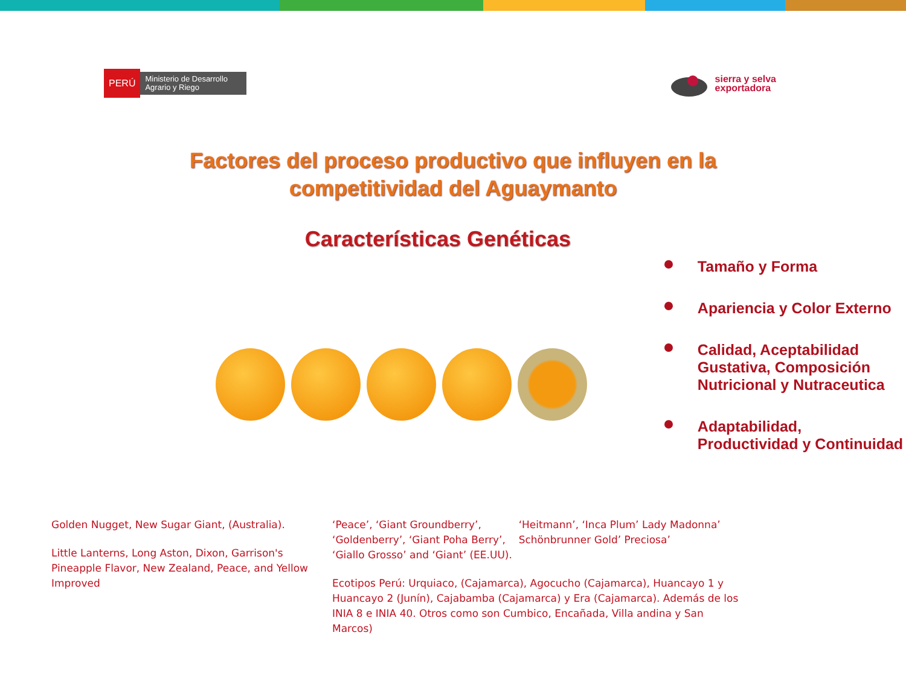PERÚ
Ministerio de Desarrollo Agrario y Riego
sierra y selva
exportadora
Factores del proceso productivo que influyen en la
competitividad del Aguaymanto
Características Genéticas
Tamaño y Forma
Apariencia y Color Externo
Calidad, Aceptabilidad Gustativa, Composición Nutricional y Nutraceutica
Adaptabilidad, Productividad y Continuidad
Golden Nugget, New Sugar Giant, (Australia).
Little Lanterns, Long Aston, Dixon, Garrison's Pineapple Flavor, New Zealand, Peace, and Yellow Improved
‘Peace’, ‘Giant Groundberry’, ‘Goldenberry’, ‘Giant Poha Berry’, ‘Giallo Grosso’ and ‘Giant’ (EE.UU).
‘Heitmann’, ‘Inca Plum’ Lady Madonna’ Schönbrunner Gold’ Preciosa’
Ecotipos Perú: Urquiaco, (Cajamarca), Agocucho (Cajamarca), Huancayo 1 y Huancayo 2 (Junín), Cajabamba (Cajamarca) y Era (Cajamarca). Además de los INIA 8 e INIA 40. Otros como son Cumbico, Encañada, Villa andina y San Marcos)